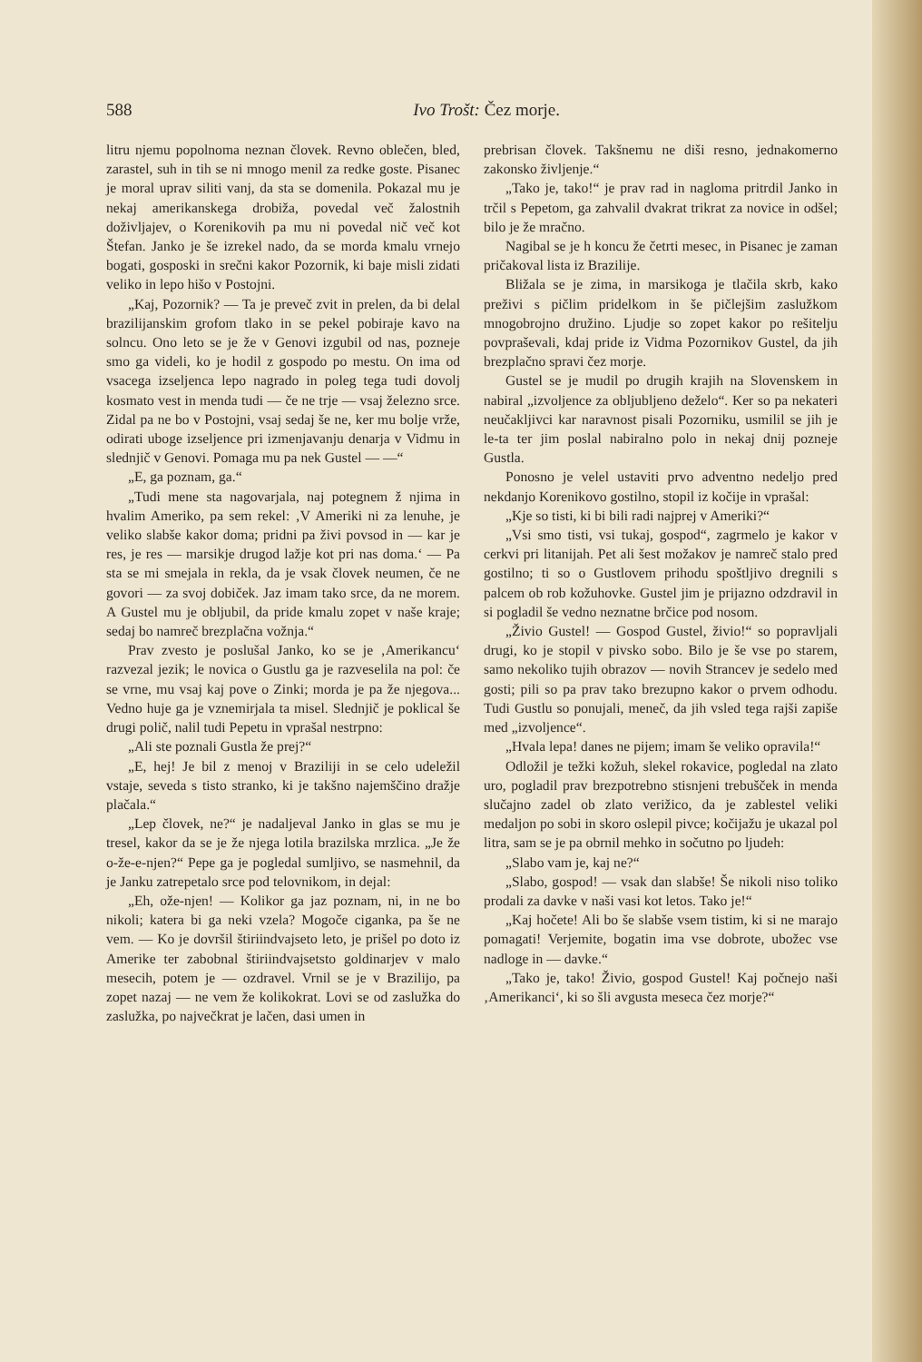588 Ivo Trošt: Čez morje.
litru njemu popolnoma neznan človek. Revno oblečen, bled, zarastel, suh in tih se ni mnogo menil za redke goste. Pisanec je moral uprav siliti vanj, da sta se domenila. Pokazal mu je nekaj amerikanskega drobiža, povedal več žalostnih doživljajev, o Korenikovih pa mu ni povedal nič več kot Štefan. Janko je še izrekel nado, da se morda kmalu vrnejo bogati, gosposki in srečni kakor Pozornik, ki baje misli zidati veliko in lepo hišo v Postojni.
„Kaj, Pozornik? — Ta je preveč zvit in prelen, da bi delal brazilijanskim grofom tlako in se pekel pobiraje kavo na solncu. Ono leto se je že v Genovi izgubil od nas, pozneje smo ga videli, ko je hodil z gospodo po mestu. On ima od vsacega izseljenca lepo nagrado in poleg tega tudi dovolj kosmato vest in menda tudi — če ne trje — vsaj železno srce. Zidal pa ne bo v Postojni, vsaj sedaj še ne, ker mu bolje vrže, odirati uboge izseljence pri izmenjavanju denarja v Vidmu in slednjič v Genovi. Pomaga mu pa nek Gustel — —“
„E, ga poznam, ga.“
„Tudi mene sta nagovarjala, naj potegnem ž njima in hvalim Ameriko, pa sem rekel: ‚V Ameriki ni za lenuhe, je veliko slabše kakor doma; pridni pa živi povsod in — kar je res, je res — marsikje drugod lažje kot pri nas doma.‘ — Pa sta se mi smejala in rekla, da je vsak človek neumen, če ne govori — za svoj dobiček. Jaz imam tako srce, da ne morem. A Gustel mu je obljubil, da pride kmalu zopet v naše kraje; sedaj bo namreč brezplačna vožnja.“
Prav zvesto je poslušal Janko, ko se je ‚Amerikancu‘ razvezal jezik; le novica o Gustlu ga je razveselila na pol: če se vrne, mu vsaj kaj pove o Zinki; morda je pa že njegova... Vedno huje ga je vznemirjala ta misel. Slednjič je poklical še drugi polič, nalil tudi Pepetu in vprašal nestrpno:
„Ali ste poznali Gustla že prej?“
„E, hej! Je bil z menoj v Braziliji in se celo udeležil vstaje, seveda s tisto stranko, ki je takšno najemščino dražje plačala.“
„Lep človek, ne?“ je nadaljeval Janko in glas se mu je tresel, kakor da se je že njega lotila brazilska mrzlica. „Je že o-že-e-njen?“ Pepe ga je pogledal sumljivo, se nasmehnil, da je Janku zatrepetalo srce pod telovnikom, in dejal:
„Eh, ože-njen! — Kolikor ga jaz poznam, ni, in ne bo nikoli; katera bi ga neki vzela? Mogoče ciganka, pa še ne vem. — Ko je dovršil štiriindvajseto leto, je prišel po doto iz Amerike ter zabobnal štiriindvajsetsto goldinarjev v malo mesecih, potem je — ozdravel. Vrnil se je v Brazilijo, pa zopet nazaj — ne vem že kolikokrat. Lovi se od zaslužka do zaslužka, po največkrat je lačen, dasi umen in
prebrisan človek. Takšnemu ne diši resno, jednakomerno zakonsko življenje.“
„Tako je, tako!“ je prav rad in nagloma pritrdil Janko in trčil s Pepetom, ga zahvalil dvakrat trikrat za novice in odšel; bilo je že mračno.
Nagibal se je h koncu že četrti mesec, in Pisanec je zaman pričakoval lista iz Brazilije.
Bližala se je zima, in marsikoga je tlačila skrb, kako preživi s pičlim pridelkom in še pičlejšim zaslužkom mnogobrojno družino. Ljudje so zopet kakor po rešitelju povpraševali, kdaj pride iz Vidma Pozornikov Gustel, da jih brezplačno spravi čez morje.
Gustel se je mudil po drugih krajih na Slovenskem in nabiral „izvoljence za obljubljeno deželo“. Ker so pa nekateri neučakljivci kar naravnost pisali Pozorniku, usmilil se jih je le-ta ter jim poslal nabiralno polo in nekaj dnij pozneje Gustla.
Ponosno je velel ustaviti prvo adventno nedeljo pred nekdanjo Korenikovo gostilno, stopil iz kočije in vprašal:
„Kje so tisti, ki bi bili radi najprej v Ameriki?“
„Vsi smo tisti, vsi tukaj, gospod“, zagrmelo je kakor v cerkvi pri litanijah. Pet ali šest možakov je namreč stalo pred gostilno; ti so o Gustlovem prihodu spoštljivo dregnili s palcem ob rob kožuhovke. Gustel jim je prijazno odzdravil in si pogladil še vedno neznatne brčice pod nosom.
„Živio Gustel! — Gospod Gustel, živio!“ so popravljali drugi, ko je stopil v pivsko sobo. Bilo je še vse po starem, samo nekoliko tujih obrazov — novih Strancev je sedelo med gosti; pili so pa prav tako brezupno kakor o prvem odhodu. Tudi Gustlu so ponujali, meneč, da jih vsled tega rajši zapiše med „izvoljence“.
„Hvala lepa! danes ne pijem; imam še veliko opravila!“
Odložil je težki kožuh, slekel rokavice, pogledal na zlato uro, pogladil prav brezpotrebno stisnjeni trebušček in menda slučajno zadel ob zlato verižico, da je zablestel veliki medaljon po sobi in skoro oslepil pivce; kočijažu je ukazal pol litra, sam se je pa obrnil mehko in sočutno po ljudeh:
„Slabo vam je, kaj ne?“
„Slabo, gospod! — vsak dan slabše! Še nikoli niso toliko prodali za davke v naši vasi kot letos. Tako je!“
„Kaj hočete! Ali bo še slabše vsem tistim, ki si ne marajo pomagati! Verjemite, bogatin ima vse dobrote, ubožec vse nadloge in — davke.“
„Tako je, tako! Živio, gospod Gustel! Kaj počnejo naši ‚Amerikanci‘, ki so šli avgusta meseca čez morje?“